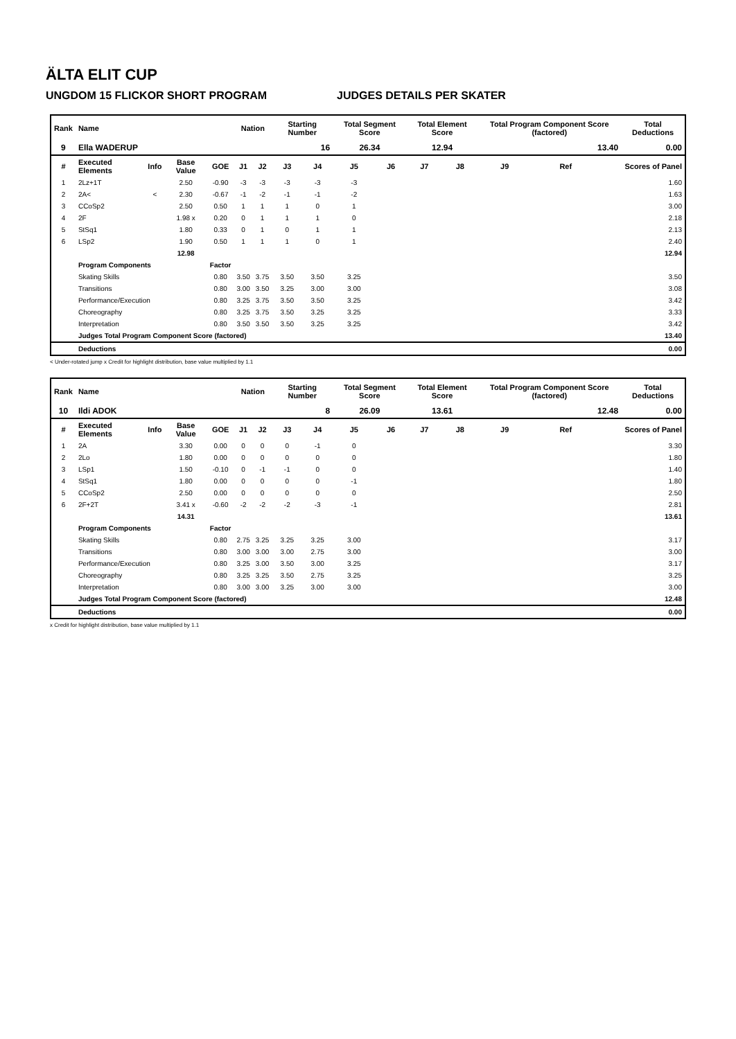ÄLTA ELIT CUP
UNGDOM 15 FLICKOR SHORT PROGRAM JUDGES DETAILS PER SKATER
| Rank | Name | | | | Nation | | Starting Number | | Total Segment Score | | Total Element Score | | Total Program Component Score (factored) | | | Total Deductions |
| --- | --- | --- | --- | --- | --- | --- | --- | --- | --- | --- | --- | --- | --- | --- | --- | --- |
| 9 | Ella WADERUP | | | | | | 16 | | 26.34 | | 12.94 | | 13.40 | | | 0.00 |
| # | Executed Elements | Info | Base Value | GOE | J1 | J2 | J3 | J4 | J5 | J6 | J7 | J8 | J9 | Ref | | Scores of Panel |
| 1 | 2Lz+1T | | 2.50 | -0.90 | -3 | -3 | -3 | -3 | -3 | | | | | | | 1.60 |
| 2 | 2A< | < | 2.30 | -0.67 | -1 | -2 | -1 | -1 | -2 | | | | | | | 1.63 |
| 3 | CCoSp2 | | 2.50 | 0.50 | 1 | 1 | 1 | 0 | 1 | | | | | | | 3.00 |
| 4 | 2F | | 1.98 x | 0.20 | 0 | 1 | 1 | 1 | 0 | | | | | | | 2.18 |
| 5 | StSq1 | | 1.80 | 0.33 | 0 | 1 | 0 | 1 | 1 | | | | | | | 2.13 |
| 6 | LSp2 | | 1.90 | 0.50 | 1 | 1 | 1 | 0 | 1 | | | | | | | 2.40 |
| | | | 12.98 | | | | | | | | | | | | | 12.94 |
| | Program Components | | | Factor | | | | | | | | | | | | |
| | Skating Skills | | | 0.80 | 3.50 | 3.75 | 3.50 | 3.50 | 3.25 | | | | | | | 3.50 |
| | Transitions | | | 0.80 | 3.00 | 3.50 | 3.25 | 3.00 | 3.00 | | | | | | | 3.08 |
| | Performance/Execution | | | 0.80 | 3.25 | 3.75 | 3.50 | 3.50 | 3.25 | | | | | | | 3.42 |
| | Choreography | | | 0.80 | 3.25 | 3.75 | 3.50 | 3.25 | 3.25 | | | | | | | 3.33 |
| | Interpretation | | | 0.80 | 3.50 | 3.50 | 3.50 | 3.25 | 3.25 | | | | | | | 3.42 |
| | Judges Total Program Component Score (factored) | | | | | | | | | | | | | | | 13.40 |
| | Deductions | | | | | | | | | | | | | | | 0.00 |
< Under-rotated jump x Credit for highlight distribution, base value multiplied by 1.1
| Rank | Name | | | | Nation | | Starting Number | | Total Segment Score | | Total Element Score | | Total Program Component Score (factored) | | | Total Deductions |
| --- | --- | --- | --- | --- | --- | --- | --- | --- | --- | --- | --- | --- | --- | --- | --- | --- |
| 10 | Ildi ADOK | | | | | | 8 | | 26.09 | | 13.61 | | 12.48 | | | 0.00 |
| # | Executed Elements | Info | Base Value | GOE | J1 | J2 | J3 | J4 | J5 | J6 | J7 | J8 | J9 | Ref | | Scores of Panel |
| 1 | 2A | | 3.30 | 0.00 | 0 | 0 | 0 | -1 | 0 | | | | | | | 3.30 |
| 2 | 2Lo | | 1.80 | 0.00 | 0 | 0 | 0 | 0 | 0 | | | | | | | 1.80 |
| 3 | LSp1 | | 1.50 | -0.10 | 0 | -1 | -1 | 0 | 0 | | | | | | | 1.40 |
| 4 | StSq1 | | 1.80 | 0.00 | 0 | 0 | 0 | 0 | -1 | | | | | | | 1.80 |
| 5 | CCoSp2 | | 2.50 | 0.00 | 0 | 0 | 0 | 0 | 0 | | | | | | | 2.50 |
| 6 | 2F+2T | | 3.41 x | -0.60 | -2 | -2 | -2 | -3 | -1 | | | | | | | 2.81 |
| | | | 14.31 | | | | | | | | | | | | | 13.61 |
| | Program Components | | | Factor | | | | | | | | | | | | |
| | Skating Skills | | | 0.80 | 2.75 | 3.25 | 3.25 | 3.25 | 3.00 | | | | | | | 3.17 |
| | Transitions | | | 0.80 | 3.00 | 3.00 | 3.00 | 2.75 | 3.00 | | | | | | | 3.00 |
| | Performance/Execution | | | 0.80 | 3.25 | 3.00 | 3.50 | 3.00 | 3.25 | | | | | | | 3.17 |
| | Choreography | | | 0.80 | 3.25 | 3.25 | 3.50 | 2.75 | 3.25 | | | | | | | 3.25 |
| | Interpretation | | | 0.80 | 3.00 | 3.00 | 3.25 | 3.00 | 3.00 | | | | | | | 3.00 |
| | Judges Total Program Component Score (factored) | | | | | | | | | | | | | | | 12.48 |
| | Deductions | | | | | | | | | | | | | | | 0.00 |
x Credit for highlight distribution, base value multiplied by 1.1